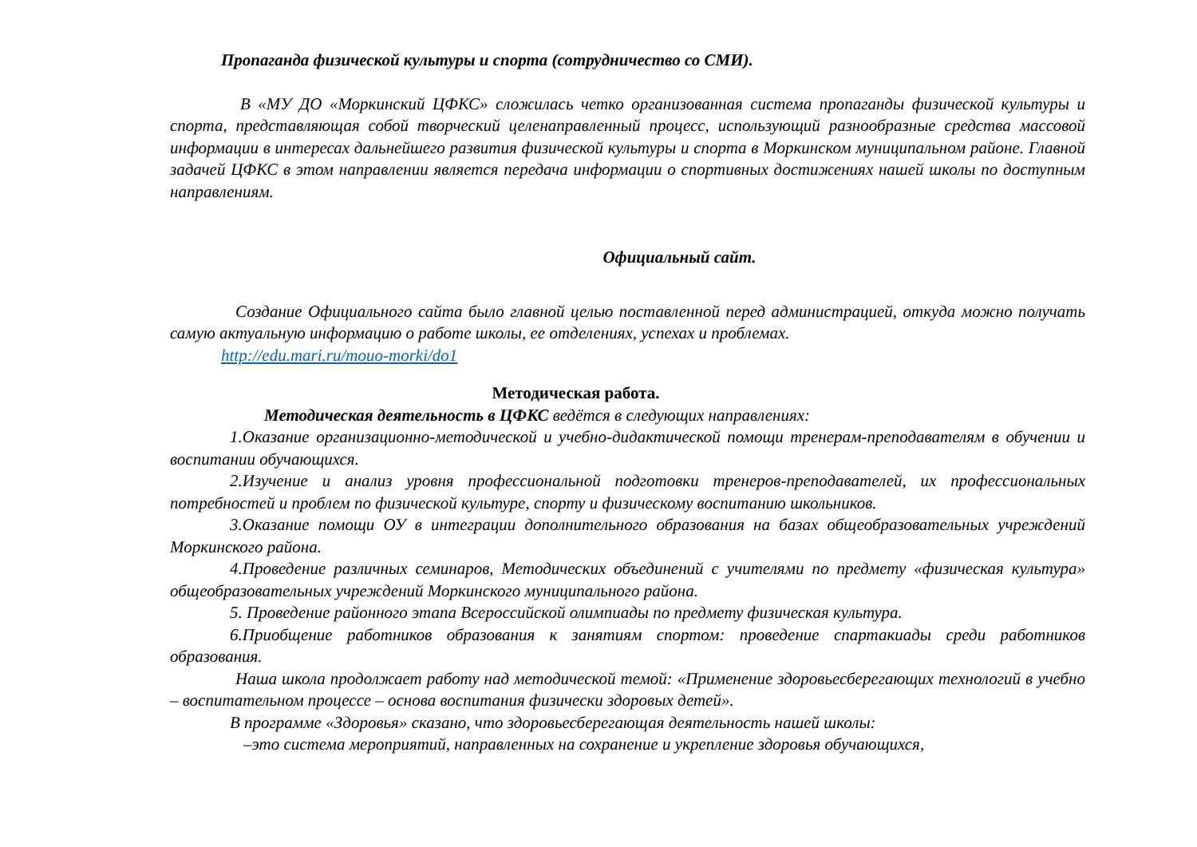Пропаганда физической культуры и спорта (сотрудничество со СМИ).
В «МУ ДО «Моркинский ЦФКС» сложилась четко организованная система пропаганды физической культуры и спорта, представляющая собой творческий целенаправленный процесс, использующий разнообразные средства массовой информации в интересах дальнейшего развития физической культуры и спорта в Моркинском муниципальном районе. Главной задачей ЦФКС в этом направлении является передача информации о спортивных достижениях нашей школы по доступным направлениям.
Официальный сайт.
Создание Официального сайта было главной целью поставленной перед администрацией, откуда можно получать самую актуальную информацию о работе школы, ее отделениях, успехах и проблемах.
http://edu.mari.ru/mouo-morki/do1
Методическая работа.
Методическая деятельность в ЦФКС ведётся в следующих направлениях:
1.Оказание организационно-методической и учебно-дидактической помощи тренерам-преподавателям в обучении и воспитании обучающихся.
2.Изучение и анализ уровня профессиональной подготовки тренеров-преподавателей, их профессиональных потребностей и проблем по физической культуре, спорту и физическому воспитанию школьников.
3.Оказание помощи ОУ в интеграции дополнительного образования на базах общеобразовательных учреждений Моркинского района.
4.Проведение различных семинаров, Методических объединений с учителями по предмету «физическая культура» общеобразовательных учреждений Моркинского муниципального района.
5. Проведение районного этапа Всероссийской олимпиады по предмету физическая культура.
6.Приобщение работников образования к занятиям спортом: проведение спартакиады среди работников образования.
Наша школа продолжает работу над методической темой: «Применение здоровьесберегающих технологий в учебно – воспитательном процессе – основа воспитания физически здоровых детей».
В программе «Здоровья» сказано, что здоровьесберегающая деятельность нашей школы:
–это система мероприятий, направленных на сохранение и укрепление здоровья обучающихся,